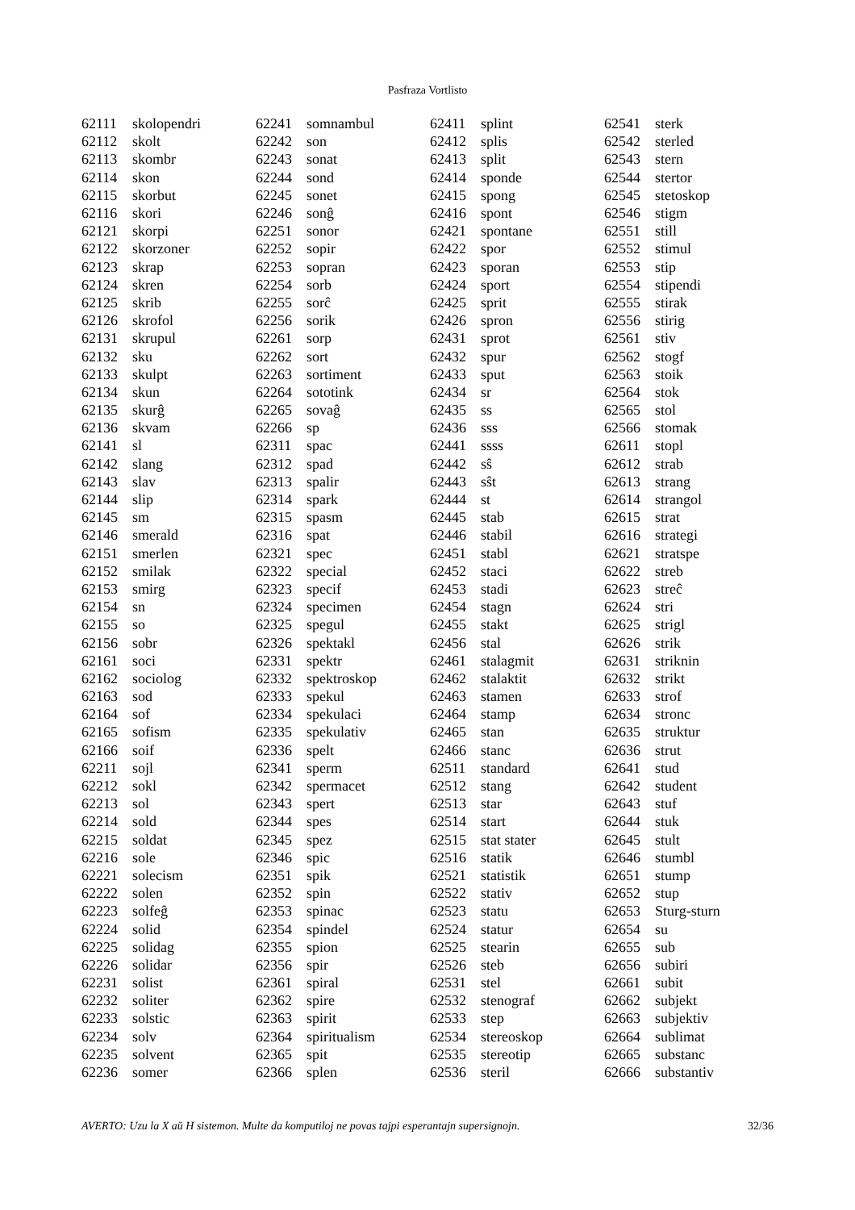Pasfraza Vortlisto
| 62111 | skolopendri |
| 62112 | skolt |
| 62113 | skombr |
| 62114 | skon |
| 62115 | skorbut |
| 62116 | skori |
| 62121 | skorpi |
| 62122 | skorzoner |
| 62123 | skrap |
| 62124 | skren |
| 62125 | skrib |
| 62126 | skrofol |
| 62131 | skrupul |
| 62132 | sku |
| 62133 | skulpt |
| 62134 | skun |
| 62135 | skurĝ |
| 62136 | skvam |
| 62141 | sl |
| 62142 | slang |
| 62143 | slav |
| 62144 | slip |
| 62145 | sm |
| 62146 | smerald |
| 62151 | smerlen |
| 62152 | smilak |
| 62153 | smirg |
| 62154 | sn |
| 62155 | so |
| 62156 | sobr |
| 62161 | soci |
| 62162 | sociolog |
| 62163 | sod |
| 62164 | sof |
| 62165 | sofism |
| 62166 | soif |
| 62211 | sojl |
| 62212 | sokl |
| 62213 | sol |
| 62214 | sold |
| 62215 | soldat |
| 62216 | sole |
| 62221 | solecism |
| 62222 | solen |
| 62223 | solfeĝ |
| 62224 | solid |
| 62225 | solidag |
| 62226 | solidar |
| 62231 | solist |
| 62232 | soliter |
| 62233 | solstic |
| 62234 | solv |
| 62235 | solvent |
| 62236 | somer |
| 62241 | somnambul |
| 62242 | son |
| 62243 | sonat |
| 62244 | sond |
| 62245 | sonet |
| 62246 | sonĝ |
| 62251 | sonor |
| 62252 | sopir |
| 62253 | sopran |
| 62254 | sorb |
| 62255 | sorĉ |
| 62256 | sorik |
| 62261 | sorp |
| 62262 | sort |
| 62263 | sortiment |
| 62264 | sototink |
| 62265 | sovaĝ |
| 62266 | sp |
| 62311 | spac |
| 62312 | spad |
| 62313 | spalir |
| 62314 | spark |
| 62315 | spasm |
| 62316 | spat |
| 62321 | spec |
| 62322 | special |
| 62323 | specif |
| 62324 | specimen |
| 62325 | spegul |
| 62326 | spektakl |
| 62331 | spektr |
| 62332 | spektroskop |
| 62333 | spekul |
| 62334 | spekulaci |
| 62335 | spekulativ |
| 62336 | spelt |
| 62341 | sperm |
| 62342 | spermacet |
| 62343 | spert |
| 62344 | spes |
| 62345 | spez |
| 62346 | spic |
| 62351 | spik |
| 62352 | spin |
| 62353 | spinac |
| 62354 | spindel |
| 62355 | spion |
| 62356 | spir |
| 62361 | spiral |
| 62362 | spire |
| 62363 | spirit |
| 62364 | spiritualism |
| 62365 | spit |
| 62366 | splen |
| 62411 | splint |
| 62412 | splis |
| 62413 | split |
| 62414 | sponde |
| 62415 | spong |
| 62416 | spont |
| 62421 | spontane |
| 62422 | spor |
| 62423 | sporan |
| 62424 | sport |
| 62425 | sprit |
| 62426 | spron |
| 62431 | sprot |
| 62432 | spur |
| 62433 | sput |
| 62434 | sr |
| 62435 | ss |
| 62436 | sss |
| 62441 | ssss |
| 62442 | sŝ |
| 62443 | sŝt |
| 62444 | st |
| 62445 | stab |
| 62446 | stabil |
| 62451 | stabl |
| 62452 | staci |
| 62453 | stadi |
| 62454 | stagn |
| 62455 | stakt |
| 62456 | stal |
| 62461 | stalagmit |
| 62462 | stalaktit |
| 62463 | stamen |
| 62464 | stamp |
| 62465 | stan |
| 62466 | stanc |
| 62511 | standard |
| 62512 | stang |
| 62513 | star |
| 62514 | start |
| 62515 | stat stater |
| 62516 | statik |
| 62521 | statistik |
| 62522 | stativ |
| 62523 | statu |
| 62524 | statur |
| 62525 | stearin |
| 62526 | steb |
| 62531 | stel |
| 62532 | stenograf |
| 62533 | step |
| 62534 | stereoskop |
| 62535 | stereotip |
| 62536 | steril |
| 62541 | sterk |
| 62542 | sterled |
| 62543 | stern |
| 62544 | stertor |
| 62545 | stetoskop |
| 62546 | stigm |
| 62551 | still |
| 62552 | stimul |
| 62553 | stip |
| 62554 | stipendi |
| 62555 | stirak |
| 62556 | stirig |
| 62561 | stiv |
| 62562 | stogf |
| 62563 | stoik |
| 62564 | stok |
| 62565 | stol |
| 62566 | stomak |
| 62611 | stopl |
| 62612 | strab |
| 62613 | strang |
| 62614 | strangol |
| 62615 | strat |
| 62616 | strategi |
| 62621 | stratspe |
| 62622 | streb |
| 62623 | streĉ |
| 62624 | stri |
| 62625 | strigl |
| 62626 | strik |
| 62631 | striknin |
| 62632 | strikt |
| 62633 | strof |
| 62634 | stronc |
| 62635 | struktur |
| 62636 | strut |
| 62641 | stud |
| 62642 | student |
| 62643 | stuf |
| 62644 | stuk |
| 62645 | stult |
| 62646 | stumbl |
| 62651 | stump |
| 62652 | stup |
| 62653 | Sturg-sturn |
| 62654 | su |
| 62655 | sub |
| 62656 | subiri |
| 62661 | subit |
| 62662 | subjekt |
| 62663 | subjektiv |
| 62664 | sublimat |
| 62665 | substanc |
| 62666 | substantiv |
AVERTO: Uzu la X aŭ H sistemon. Multe da komputiloj ne povas tajpi esperantajn supersignojn. 32/36